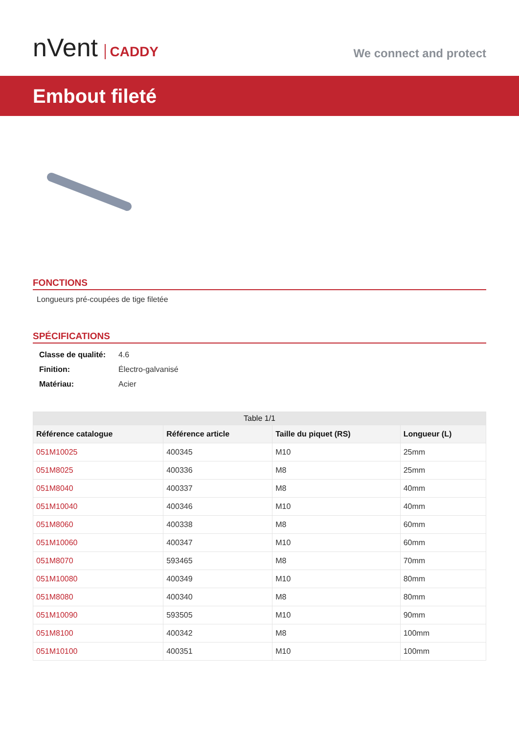nVent CADDY
We connect and protect
Embout fileté
FONCTIONS
Longueurs pré-coupées de tige filetée
SPÉCIFICATIONS
Classe de qualité: 4.6
Finition: Électro-galvanisé
Matériau: Acier
| Table 1/1 | | | |
| --- | --- | --- | --- |
| Référence catalogue | Référence article | Taille du piquet (RS) | Longueur (L) |
| 051M10025 | 400345 | M10 | 25mm |
| 051M8025 | 400336 | M8 | 25mm |
| 051M8040 | 400337 | M8 | 40mm |
| 051M10040 | 400346 | M10 | 40mm |
| 051M8060 | 400338 | M8 | 60mm |
| 051M10060 | 400347 | M10 | 60mm |
| 051M8070 | 593465 | M8 | 70mm |
| 051M10080 | 400349 | M10 | 80mm |
| 051M8080 | 400340 | M8 | 80mm |
| 051M10090 | 593505 | M10 | 90mm |
| 051M8100 | 400342 | M8 | 100mm |
| 051M10100 | 400351 | M10 | 100mm |